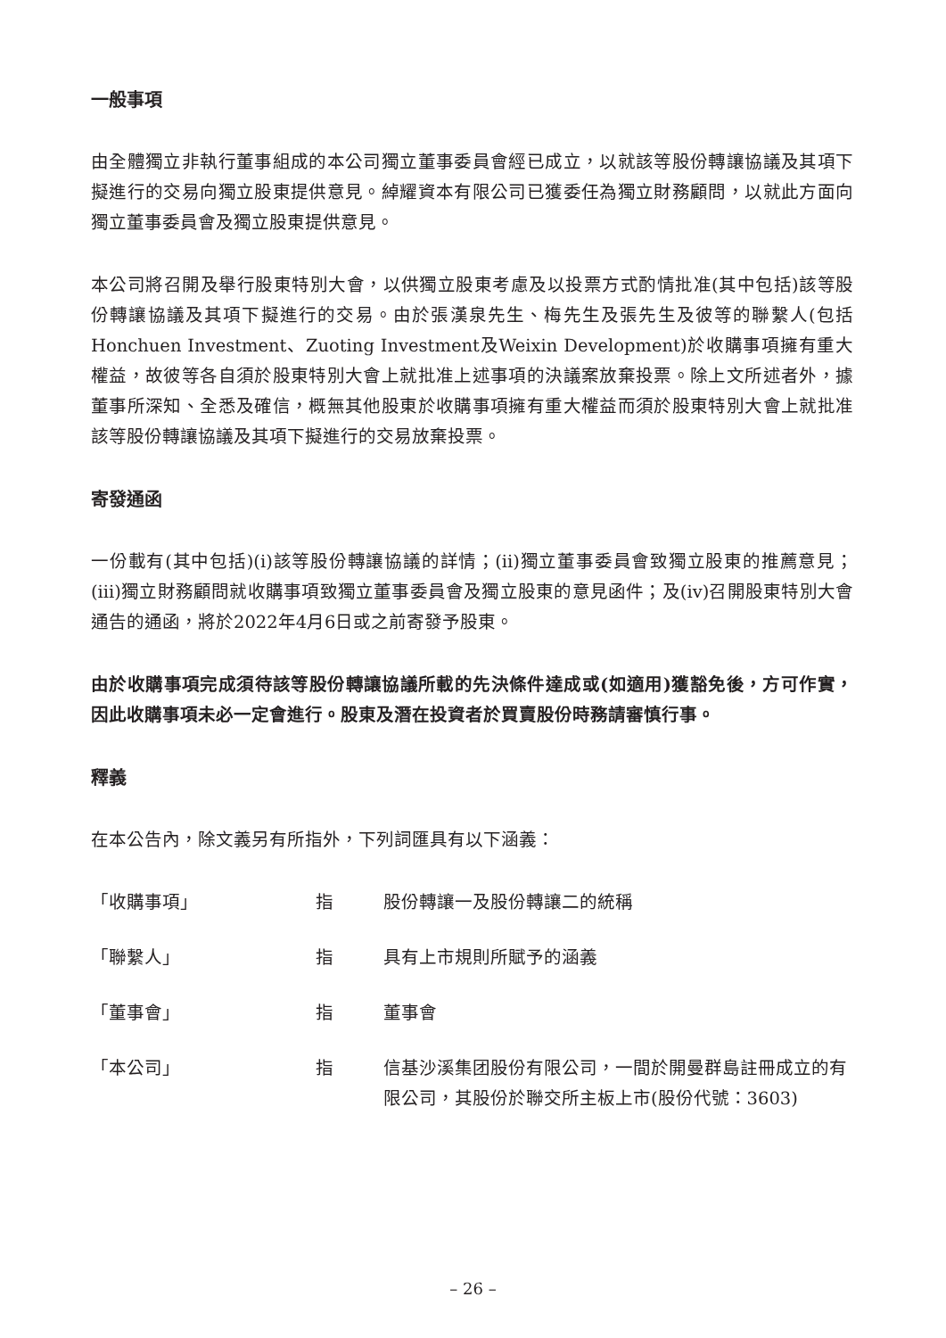一般事項
由全體獨立非執行董事組成的本公司獨立董事委員會經已成立，以就該等股份轉讓協議及其項下擬進行的交易向獨立股東提供意見。綽耀資本有限公司已獲委任為獨立財務顧問，以就此方面向獨立董事委員會及獨立股東提供意見。
本公司將召開及舉行股東特別大會，以供獨立股東考慮及以投票方式酌情批准(其中包括)該等股份轉讓協議及其項下擬進行的交易。由於張漢泉先生、梅先生及張先生及彼等的聯繫人(包括Honchuen Investment、Zuoting Investment及Weixin Development)於收購事項擁有重大權益，故彼等各自須於股東特別大會上就批准上述事項的決議案放棄投票。除上文所述者外，據董事所深知、全悉及確信，概無其他股東於收購事項擁有重大權益而須於股東特別大會上就批准該等股份轉讓協議及其項下擬進行的交易放棄投票。
寄發通函
一份載有(其中包括)(i)該等股份轉讓協議的詳情；(ii)獨立董事委員會致獨立股東的推薦意見；(iii)獨立財務顧問就收購事項致獨立董事委員會及獨立股東的意見函件；及(iv)召開股東特別大會通告的通函，將於2022年4月6日或之前寄發予股東。
由於收購事項完成須待該等股份轉讓協議所載的先決條件達成或(如適用)獲豁免後，方可作實，因此收購事項未必一定會進行。股東及潛在投資者於買賣股份時務請審慎行事。
釋義
在本公告內，除文義另有所指外，下列詞匯具有以下涵義：
「收購事項」 指 股份轉讓一及股份轉讓二的統稱
「聯繫人」 指 具有上市規則所賦予的涵義
「董事會」 指 董事會
「本公司」 指 信基沙溪集团股份有限公司，一間於開曼群島註冊成立的有限公司，其股份於聯交所主板上市(股份代號：3603)
– 26 –